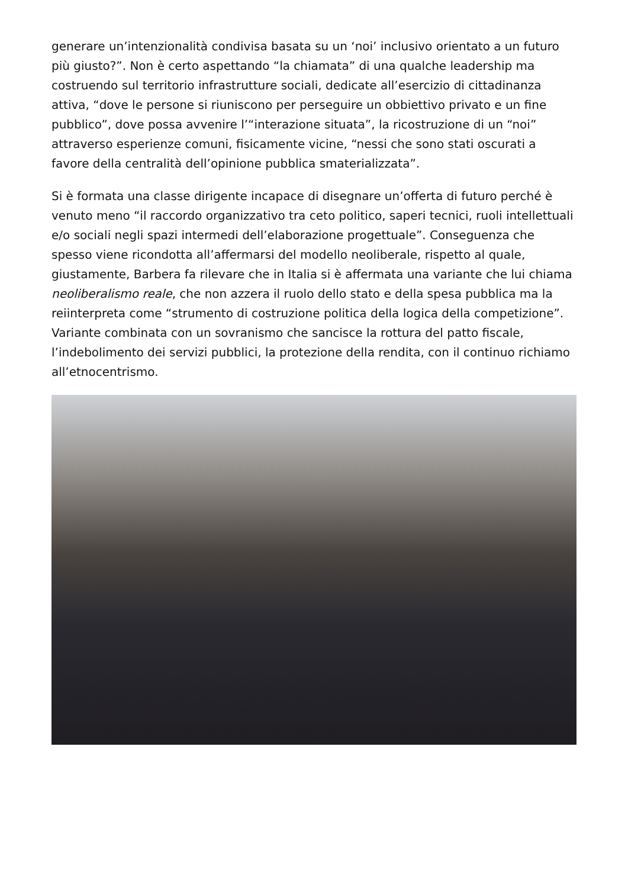generare un’intenzionalità condivisa basata su un ‘noi’ inclusivo orientato a un futuro più giusto?”. Non è certo aspettando “la chiamata” di una qualche leadership ma costruendo sul territorio infrastrutture sociali, dedicate all’esercizio di cittadinanza attiva, “dove le persone si riuniscono per perseguire un obbiettivo privato e un fine pubblico”, dove possa avvenire l’“interazione situata”, la ricostruzione di un “noi” attraverso esperienze comuni, fisicamente vicine, “nessi che sono stati oscurati a favore della centralità dell’opinione pubblica smaterializzata”.
Si è formata una classe dirigente incapace di disegnare un’offerta di futuro perché è venuto meno “il raccordo organizzativo tra ceto politico, saperi tecnici, ruoli intellettuali e/o sociali negli spazi intermedi dell’elaborazione progettuale”. Conseguenza che spesso viene ricondotta all’affermarsi del modello neoliberale, rispetto al quale, giustamente, Barbera fa rilevare che in Italia si è affermata una variante che lui chiama neoliberalismo reale, che non azzera il ruolo dello stato e della spesa pubblica ma la reiinterpreta come “strumento di costruzione politica della logica della competizione”. Variante combinata con un sovranismo che sancisce la rottura del patto fiscale, l’indebolimento dei servizi pubblici, la protezione della rendita, con il continuo richiamo all’etnocentrismo.